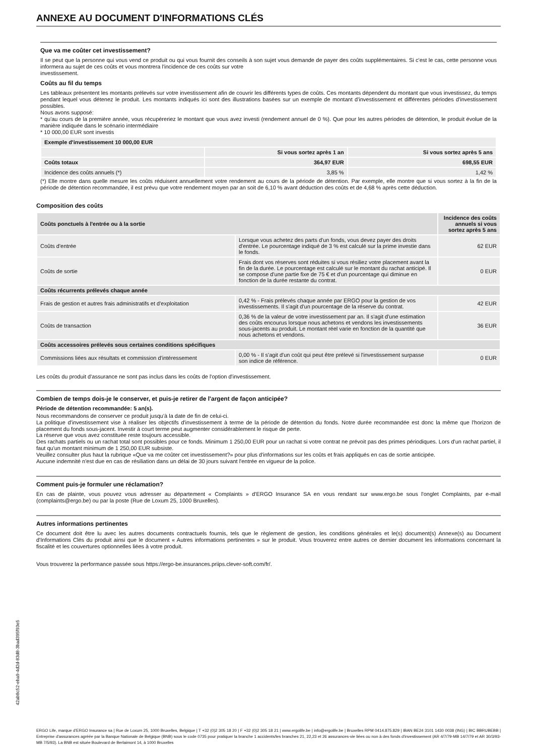ANNEXE AU DOCUMENT D'INFORMATIONS CLÉS
Que va me coûter cet investissement?
Il se peut que la personne qui vous vend ce produit ou qui vous fournit des conseils à son sujet vous demande de payer des coûts supplémentaires. Si c'est le cas, cette personne vous informera au sujet de ces coûts et vous montrera l'incidence de ces coûts sur votre
investissement.
Coûts au fil du temps
Les tableaux présentent les montants prélevés sur votre investissement afin de couvrir les différents types de coûts. Ces montants dépendent du montant que vous investissez, du temps pendant lequel vous détenez le produit. Les montants indiqués ici sont des illustrations basées sur un exemple de montant d'investissement et différentes périodes d'investissement possibles.
Nous avons supposé:
* qu'au cours de la première année, vous récupéreriez le montant que vous avez investi (rendement annuel de 0 %). Que pour les autres périodes de détention, le produit évolue de la manière indiquée dans le scénario intermédiaire
* 10 000,00 EUR sont investis
| Exemple d'investissement 10 000,00 EUR | | |
| --- | --- | --- |
| | Si vous sortez après 1 an | Si vous sortez après 5 ans |
| Coûts totaux | 364,97 EUR | 698,55 EUR |
| Incidence des coûts annuels (*) | 3,85 % | 1,42 % |
(*) Elle montre dans quelle mesure les coûts réduisent annuellement votre rendement au cours de la période de détention. Par exemple, elle montre que si vous sortez à la fin de la période de détention recommandée, il est prévu que votre rendement moyen par an soit de 6,10 % avant déduction des coûts et de 4,68 % après cette déduction.
Composition des coûts
| Coûts ponctuels à l'entrée ou à la sortie | | Incidence des coûts annuels si vous sortez après 5 ans |
| --- | --- | --- |
| Coûts d'entrée | Lorsque vous achetez des parts d'un fonds, vous devez payer des droits d'entrée. Le pourcentage indiqué de 3 % est calculé sur la prime investie dans le fonds. | 62 EUR |
| Coûts de sortie | Frais dont vos réserves sont réduites si vous résiliez votre placement avant la fin de la durée. Le pourcentage est calculé sur le montant du rachat anticipé. Il se compose d'une partie fixe de 75 € et d'un pourcentage qui diminue en fonction de la durée restante du contrat. | 0 EUR |
| Coûts récurrents prélevés chaque année | | |
| Frais de gestion et autres frais administratifs et d'exploitation | 0,42 % - Frais prélevés chaque année par ERGO pour la gestion de vos investissements. Il s'agit d'un pourcentage de la réserve du contrat. | 42 EUR |
| Coûts de transaction | 0,36 % de la valeur de votre investissement par an. Il s'agit d'une estimation des coûts encourus lorsque nous achetons et vendons les investissements sous-jacents au produit. Le montant réel varie en fonction de la quantité que nous achetons et vendons. | 36 EUR |
| Coûts accessoires prélevés sous certaines conditions spécifiques | | |
| Commissions liées aux résultats et commission d'intéressement | 0,00 % - Il s'agit d'un coût qui peut être prélevé si l'investissement surpasse son indice de référence. | 0 EUR |
Les coûts du produit d'assurance ne sont pas inclus dans les coûts de l'option d'investissement.
Combien de temps dois-je le conserver, et puis-je retirer de l'argent de façon anticipée?
Période de détention recommandée: 5 an(s).
Nous recommandons de conserver ce produit jusqu'à la date de fin de celui-ci.
La politique d'investissement vise à réaliser les objectifs d'investissement à terme de la période de détention du fonds. Notre durée recommandée est donc la même que l'horizon de placement du fonds sous-jacent. Investir à court terme peut augmenter considérablement le risque de perte.
La réserve que vous avez constituée reste toujours accessible.
Des rachats partiels ou un rachat total sont possibles pour ce fonds. Minimum 1 250,00 EUR pour un rachat si votre contrat ne prévoit pas des primes périodiques. Lors d'un rachat partiel, il faut qu'un montant minimum de 1 250,00 EUR subsiste.
Veuillez consulter plus haut la rubrique «Que va me coûter cet investissement?» pour plus d'informations sur les coûts et frais appliqués en cas de sortie anticipée.
Aucune indemnité n'est due en cas de résiliation dans un délai de 30 jours suivant l'entrée en vigueur de la police.
Comment puis-je formuler une réclamation?
En cas de plainte, vous pouvez vous adresser au département « Complaints » d'ERGO Insurance SA en vous rendant sur www.ergo.be sous l'onglet Complaints, par e-mail (complaints@ergo.be) ou par la poste (Rue de Loxum 25, 1000 Bruxelles).
Autres informations pertinentes
Ce document doit être lu avec les autres documents contractuels fournis, tels que le règlement de gestion, les conditions générales et le(s) document(s) Annexe(s) au Document d'Informations Clés du produit ainsi que le document « Autres informations pertinentes » sur le produit. Vous trouverez entre autres ce dernier document les informations concernant la fiscalité et les couvertures optionnelles liées à votre produit.
Vous trouverez la performance passée sous https://ergo-be.insurances.priips.clever-soft.com/fr/.
ERGO Life, marque d'ERGO Insurance sa | Rue de Loxum 25, 1000 Bruxelles, Belgique | T +32 (0)2 305 18 20 | F +32 (0)2 305 18 21 | www.ergolife.be | info@ergolife.be | Bruxelles RPM 0414.875.829 | IBAN BE24 3101 1430 0038 (ING) | BIC BBRUBEBB | Entreprise d'assurances agréée par la Banque Nationale de Belgique (BNB) sous le code 0735 pour pratiquer la branche 1 accidents/les branches 21, 22,23 et 26 assurances-vie liées ou non à des fonds d'investissement (AR 4/7/79-MB 14/7/79 et AR 30/3/93-MB 7/5/93). La BNB est située Boulevard de Berlaimont 14, à 1000 Bruxelles
42ab8c52-eba9-4d2d-83d8-3bad395f93e5